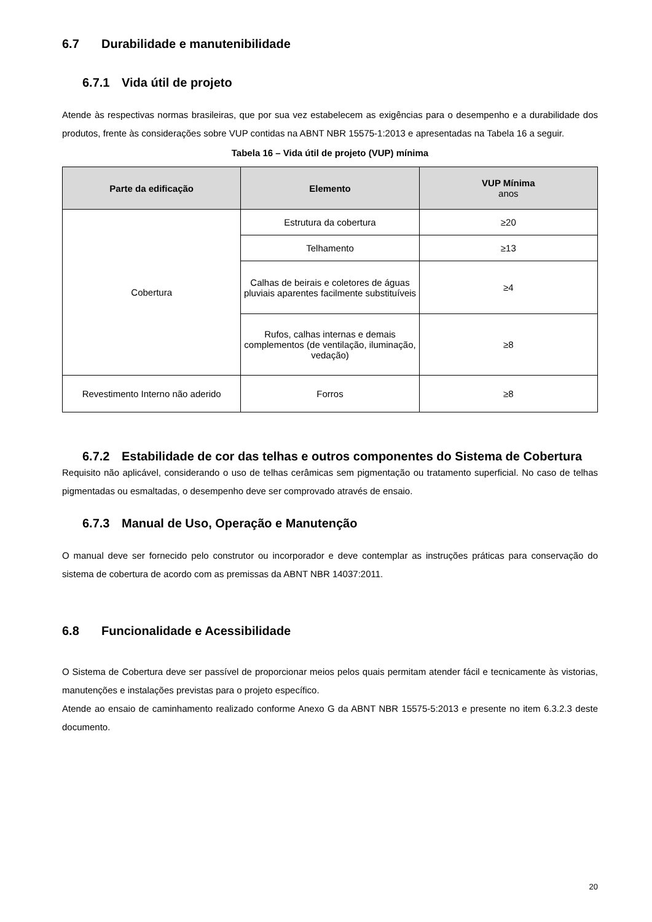6.7 Durabilidade e manutenibilidade
6.7.1 Vida útil de projeto
Atende às respectivas normas brasileiras, que por sua vez estabelecem as exigências para o desempenho e a durabilidade dos produtos, frente às considerações sobre VUP contidas na ABNT NBR 15575-1:2013 e apresentadas na Tabela 16 a seguir.
Tabela 16 – Vida útil de projeto (VUP) mínima
| Parte da edificação | Elemento | VUP Mínima anos |
| --- | --- | --- |
| Cobertura | Estrutura da cobertura | ≥20 |
| | Telhamento | ≥13 |
| | Calhas de beirais e coletores de águas pluviais aparentes facilmente substituíveis | ≥4 |
| | Rufos, calhas internas e demais complementos (de ventilação, iluminação, vedação) | ≥8 |
| Revestimento Interno não aderido | Forros | ≥8 |
6.7.2 Estabilidade de cor das telhas e outros componentes do Sistema de Cobertura
Requisito não aplicável, considerando o uso de telhas cerâmicas sem pigmentação ou tratamento superficial. No caso de telhas pigmentadas ou esmaltadas, o desempenho deve ser comprovado através de ensaio.
6.7.3 Manual de Uso, Operação e Manutenção
O manual deve ser fornecido pelo construtor ou incorporador e deve contemplar as instruções práticas para conservação do sistema de cobertura de acordo com as premissas da ABNT NBR 14037:2011.
6.8 Funcionalidade e Acessibilidade
O Sistema de Cobertura deve ser passível de proporcionar meios pelos quais permitam atender fácil e tecnicamente às vistorias, manutenções e instalações previstas para o projeto específico.
Atende ao ensaio de caminhamento realizado conforme Anexo G da ABNT NBR 15575-5:2013 e presente no item 6.3.2.3 deste documento.
20